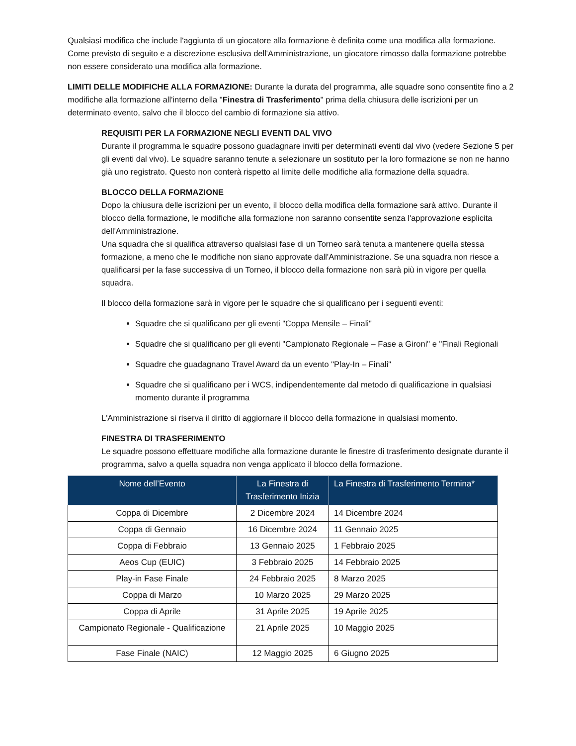Qualsiasi modifica che include l'aggiunta di un giocatore alla formazione è definita come una modifica alla formazione. Come previsto di seguito e a discrezione esclusiva dell'Amministrazione, un giocatore rimosso dalla formazione potrebbe non essere considerato una modifica alla formazione.
LIMITI DELLE MODIFICHE ALLA FORMAZIONE: Durante la durata del programma, alle squadre sono consentite fino a 2 modifiche alla formazione all'interno della "Finestra di Trasferimento" prima della chiusura delle iscrizioni per un determinato evento, salvo che il blocco del cambio di formazione sia attivo.
REQUISITI PER LA FORMAZIONE NEGLI EVENTI DAL VIVO
Durante il programma le squadre possono guadagnare inviti per determinati eventi dal vivo (vedere Sezione 5 per gli eventi dal vivo). Le squadre saranno tenute a selezionare un sostituto per la loro formazione se non ne hanno già uno registrato. Questo non conterà rispetto al limite delle modifiche alla formazione della squadra.
BLOCCO DELLA FORMAZIONE
Dopo la chiusura delle iscrizioni per un evento, il blocco della modifica della formazione sarà attivo. Durante il blocco della formazione, le modifiche alla formazione non saranno consentite senza l'approvazione esplicita dell'Amministrazione.
Una squadra che si qualifica attraverso qualsiasi fase di un Torneo sarà tenuta a mantenere quella stessa formazione, a meno che le modifiche non siano approvate dall'Amministrazione. Se una squadra non riesce a qualificarsi per la fase successiva di un Torneo, il blocco della formazione non sarà più in vigore per quella squadra.
Il blocco della formazione sarà in vigore per le squadre che si qualificano per i seguenti eventi:
Squadre che si qualificano per gli eventi "Coppa Mensile – Finali"
Squadre che si qualificano per gli eventi "Campionato Regionale – Fase a Gironi" e "Finali Regionali
Squadre che guadagnano Travel Award da un evento "Play-In – Finali"
Squadre che si qualificano per i WCS, indipendentemente dal metodo di qualificazione in qualsiasi momento durante il programma
L'Amministrazione si riserva il diritto di aggiornare il blocco della formazione in qualsiasi momento.
FINESTRA DI TRASFERIMENTO
Le squadre possono effettuare modifiche alla formazione durante le finestre di trasferimento designate durante il programma, salvo a quella squadra non venga applicato il blocco della formazione.
| Nome dell’Evento | La Finestra di Trasferimento Inizia | La Finestra di Trasferimento Termina* |
| --- | --- | --- |
| Coppa di Dicembre | 2 Dicembre 2024 | 14 Dicembre 2024 |
| Coppa di Gennaio | 16 Dicembre 2024 | 11 Gennaio 2025 |
| Coppa di Febbraio | 13 Gennaio 2025 | 1 Febbraio 2025 |
| Aeos Cup (EUIC) | 3 Febbraio 2025 | 14 Febbraio 2025 |
| Play-in Fase Finale | 24 Febbraio 2025 | 8 Marzo 2025 |
| Coppa di Marzo | 10 Marzo 2025 | 29 Marzo 2025 |
| Coppa di Aprile | 31 Aprile 2025 | 19 Aprile 2025 |
| Campionato Regionale - Qualificazione | 21 Aprile 2025 | 10 Maggio 2025 |
| Fase Finale (NAIC) | 12 Maggio 2025 | 6 Giugno 2025 |